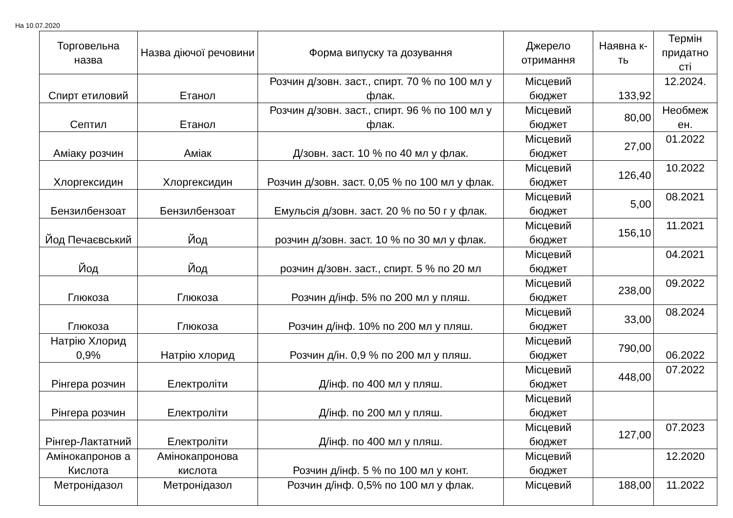На 10.07.2020
| Торговельна назва | Назва діючої речовини | Форма випуску та дозування | Джерело отримання | Наявна к-ть | Термін придатно сті |
| --- | --- | --- | --- | --- | --- |
| Спирт етиловий | Етанол | Розчин д/зовн. заст., спирт. 70 % по 100 мл у флак. | Місцевий бюджет | 133,92 | 12.2024. |
| Септил | Етанол | Розчин д/зовн. заст., спирт. 96 % по 100 мл у флак. | Місцевий бюджет | 80,00 | Необмеж ен. |
| Аміаку розчин | Аміак | Д/зовн. заст. 10 % по 40 мл у флак. | Місцевий бюджет | 27,00 | 01.2022 |
| Хлоргексидин | Хлоргексидин | Розчин д/зовн. заст. 0,05 % по 100 мл у флак. | Місцевий бюджет | 126,40 | 10.2022 |
| Бензилбензоат | Бензилбензоат | Емульсія д/зовн. заст. 20 % по 50 г у флак. | Місцевий бюджет | 5,00 | 08.2021 |
| Йод Печаєвський | Йод | розчин д/зовн. заст. 10 % по 30 мл у флак. | Місцевий бюджет | 156,10 | 11.2021 |
| Йод | Йод | розчин д/зовн. заст., спирт. 5 % по 20 мл | Місцевий бюджет | | 04.2021 |
| Глюкоза | Глюкоза | Розчин д/інф. 5% по 200 мл у пляш. | Місцевий бюджет | 238,00 | 09.2022 |
| Глюкоза | Глюкоза | Розчин д/інф. 10% по 200 мл у пляш. | Місцевий бюджет | 33,00 | 08.2024 |
| Натрію Хлорид 0,9% | Натрію хлорид | Розчин д/ін. 0,9 % по 200 мл у пляш. | Місцевий бюджет | 790,00 | 06.2022 |
| Рінгера розчин | Електроліти | Д/інф. по 400 мл у пляш. | Місцевий бюджет | 448,00 | 07.2022 |
| Рінгера розчин | Електроліти | Д/інф. по 200 мл у пляш. | Місцевий бюджет | | |
| Рінгер-Лактатний | Електроліти | Д/інф. по 400 мл у пляш. | Місцевий бюджет | 127,00 | 07.2023 |
| Амінокапронов а Кислота | Амінокапронова кислота | Розчин д/інф. 5 % по 100 мл у конт. | Місцевий бюджет | | 12.2020 |
| Метронідазол | Метронідазол | Розчин д/інф. 0,5% по 100 мл у флак. | Місцевий | 188,00 | 11.2022 |